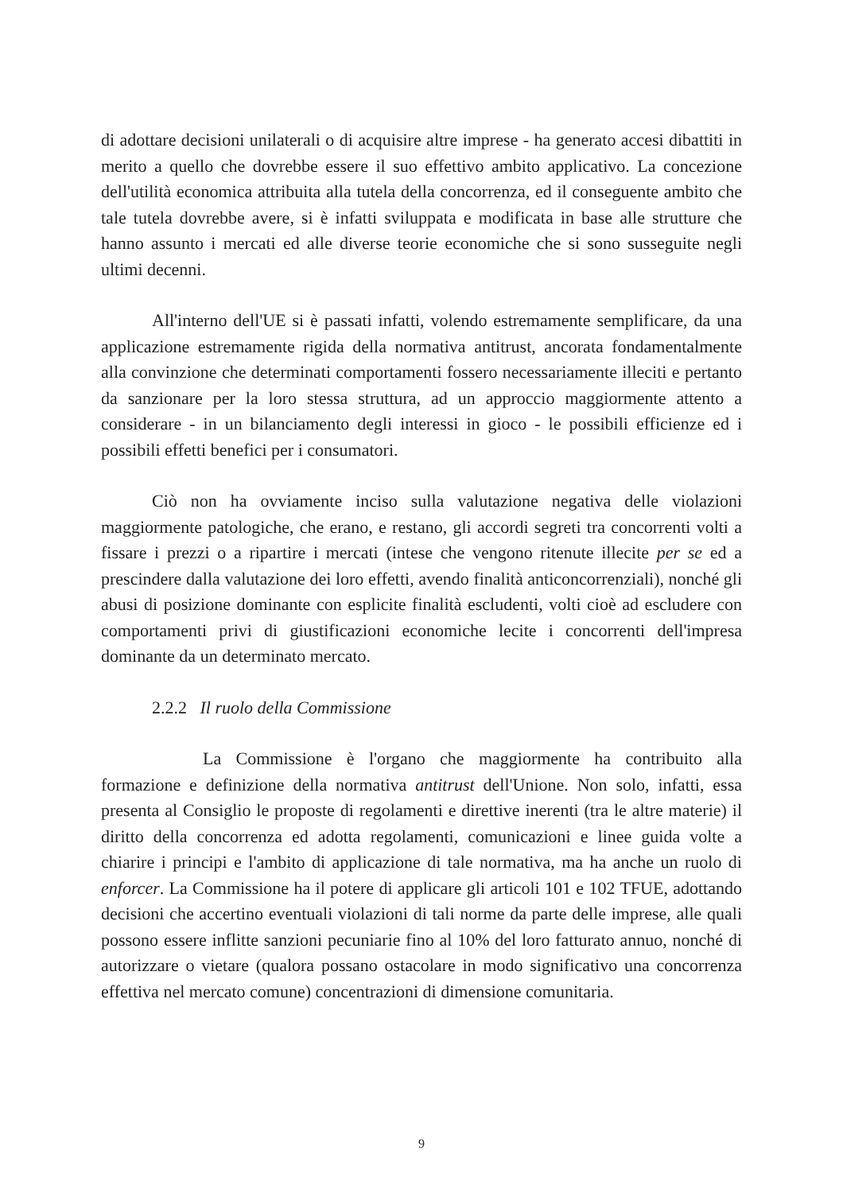di adottare decisioni unilaterali o di acquisire altre imprese - ha generato accesi dibattiti in merito a quello che dovrebbe essere il suo effettivo ambito applicativo. La concezione dell'utilità economica attribuita alla tutela della concorrenza, ed il conseguente ambito che tale tutela dovrebbe avere, si è infatti sviluppata e modificata in base alle strutture che hanno assunto i mercati ed alle diverse teorie economiche che si sono susseguite negli ultimi decenni.
All'interno dell'UE si è passati infatti, volendo estremamente semplificare, da una applicazione estremamente rigida della normativa antitrust, ancorata fondamentalmente alla convinzione che determinati comportamenti fossero necessariamente illeciti e pertanto da sanzionare per la loro stessa struttura, ad un approccio maggiormente attento a considerare - in un bilanciamento degli interessi in gioco - le possibili efficienze ed i possibili effetti benefici per i consumatori.
Ciò non ha ovviamente inciso sulla valutazione negativa delle violazioni maggiormente patologiche, che erano, e restano, gli accordi segreti tra concorrenti volti a fissare i prezzi o a ripartire i mercati (intese che vengono ritenute illecite per se ed a prescindere dalla valutazione dei loro effetti, avendo finalità anticoncorrenziali), nonché gli abusi di posizione dominante con esplicite finalità escludenti, volti cioè ad escludere con comportamenti privi di giustificazioni economiche lecite i concorrenti dell'impresa dominante da un determinato mercato.
2.2.2 Il ruolo della Commissione
La Commissione è l'organo che maggiormente ha contribuito alla formazione e definizione della normativa antitrust dell'Unione. Non solo, infatti, essa presenta al Consiglio le proposte di regolamenti e direttive inerenti (tra le altre materie) il diritto della concorrenza ed adotta regolamenti, comunicazioni e linee guida volte a chiarire i principi e l'ambito di applicazione di tale normativa, ma ha anche un ruolo di enforcer. La Commissione ha il potere di applicare gli articoli 101 e 102 TFUE, adottando decisioni che accertino eventuali violazioni di tali norme da parte delle imprese, alle quali possono essere inflitte sanzioni pecuniarie fino al 10% del loro fatturato annuo, nonché di autorizzare o vietare (qualora possano ostacolare in modo significativo una concorrenza effettiva nel mercato comune) concentrazioni di dimensione comunitaria.
9